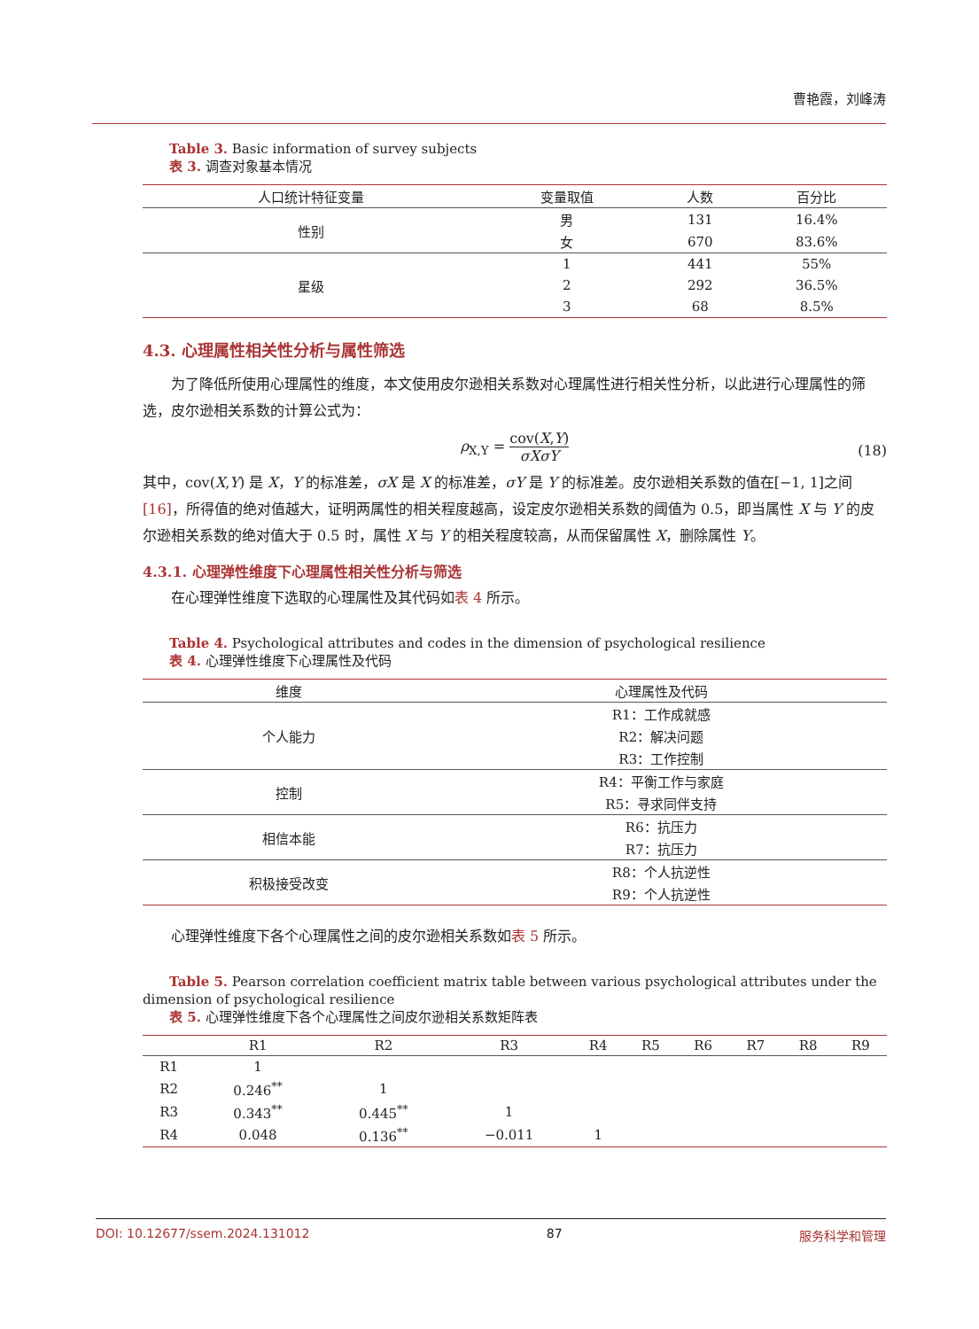曹艳霞，刘峰涛
Table 3. Basic information of survey subjects
表 3. 调查对象基本情况
| 人口统计特征变量 | 变量取值 | 人数 | 百分比 |
| --- | --- | --- | --- |
| 性别 | 男 | 131 | 16.4% |
| | 女 | 670 | 83.6% |
| 星级 | 1 | 441 | 55% |
| | 2 | 292 | 36.5% |
| | 3 | 68 | 8.5% |
4.3. 心理属性相关性分析与属性筛选
为了降低所使用心理属性的维度，本文使用皮尔逊相关系数对心理属性进行相关性分析，以此进行心理属性的筛选，皮尔逊相关系数的计算公式为：
ρ<sub>X,Y</sub> = cov(X,Y) σXσY
(18)
其中，cov(X,Y) 是 X，Y 的标准差，σX 是 X 的标准差，σY 是 Y 的标准差。皮尔逊相关系数的值在[−1, 1]之间[16]，所得值的绝对值越大，证明两属性的相关程度越高，设定皮尔逊相关系数的阈值为 0.5，即当属性 X 与 Y 的皮尔逊相关系数的绝对值大于 0.5 时，属性 X 与 Y 的相关程度较高，从而保留属性 X，删除属性 Y。
4.3.1. 心理弹性维度下心理属性相关性分析与筛选
在心理弹性维度下选取的心理属性及其代码如表 4 所示。
Table 4. Psychological attributes and codes in the dimension of psychological resilience
表 4. 心理弹性维度下心理属性及代码
| 维度 | 心理属性及代码 |
| --- | --- |
| 个人能力 | R1：工作成就感 |
| | R2：解决问题 |
| | R3：工作控制 |
| 控制 | R4：平衡工作与家庭 |
| | R5：寻求同伴支持 |
| 相信本能 | R6：抗压力 |
| | R7：抗压力 |
| 积极接受改变 | R8：个人抗逆性 |
| | R9：个人抗逆性 |
心理弹性维度下各个心理属性之间的皮尔逊相关系数如表 5 所示。
Table 5. Pearson correlation coefficient matrix table between various psychological attributes under the dimension of psychological resilience
表 5. 心理弹性维度下各个心理属性之间皮尔逊相关系数矩阵表
| | R1 | R2 | R3 | R4 | R5 | R6 | R7 | R8 | R9 |
| --- | --- | --- | --- | --- | --- | --- | --- | --- | --- |
| R1 | 1 | | | | | | | | |
| R2 | 0.246<sup>**</sup> | 1 | | | | | | | |
| R3 | 0.343<sup>**</sup> | 0.445<sup>**</sup> | 1 | | | | | | |
| R4 | 0.048 | 0.136<sup>**</sup> | −0.011 | 1 | | | | | |
DOI: 10.12677/ssem.2024.131012 87 服务科学和管理